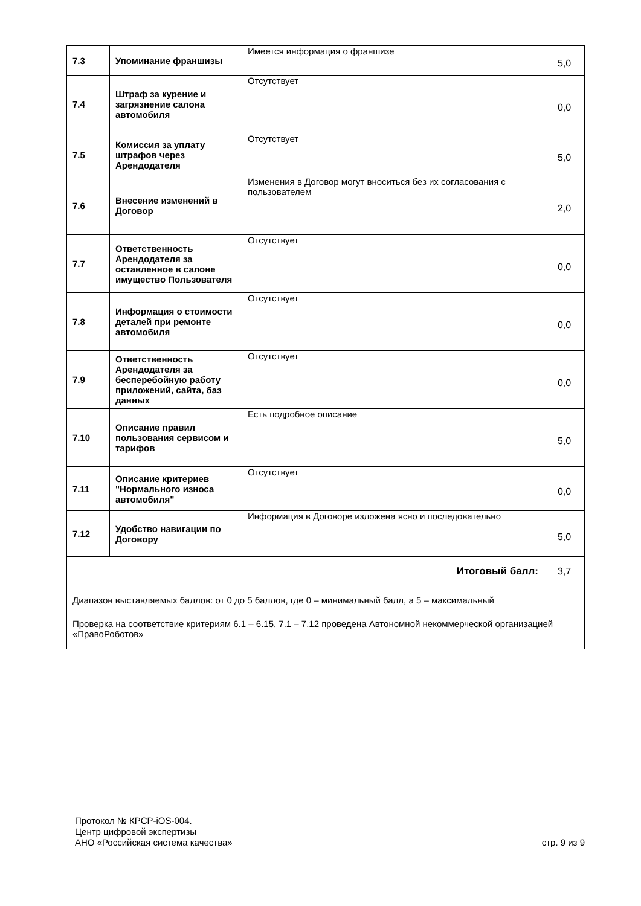| 7.3 | Упоминание франшизы | Имеется информация о франшизе | 5,0 |
| 7.4 | Штраф за курение и загрязнение салона автомобиля | Отсутствует | 0,0 |
| 7.5 | Комиссия за уплату штрафов через Арендодателя | Отсутствует | 5,0 |
| 7.6 | Внесение изменений в Договор | Изменения в Договор могут вноситься без их согласования с пользователем | 2,0 |
| 7.7 | Ответственность Арендодателя за оставленное в салоне имущество Пользователя | Отсутствует | 0,0 |
| 7.8 | Информация о стоимости деталей при ремонте автомобиля | Отсутствует | 0,0 |
| 7.9 | Ответственность Арендодателя за бесперебойную работу приложений, сайта, баз данных | Отсутствует | 0,0 |
| 7.10 | Описание правил пользования сервисом и тарифов | Есть подробное описание | 5,0 |
| 7.11 | Описание критериев "Нормального износа автомобиля" | Отсутствует | 0,0 |
| 7.12 | Удобство навигации по Договору | Информация в Договоре изложена ясно и последовательно | 5,0 |
| Итоговый балл: | | | 3,7 |
| Диапазон выставляемых баллов: от 0 до 5 баллов, где 0 – минимальный балл, а 5 – максимальный Проверка на соответствие критериям 6.1 – 6.15, 7.1 – 7.12 проведена Автономной некоммерческой организацией «ПравоРоботов» | | | |
Протокол № КРСР-iOS-004.
Центр цифровой экспертизы
АНО «Российская система качества»
стр. 9 из 9